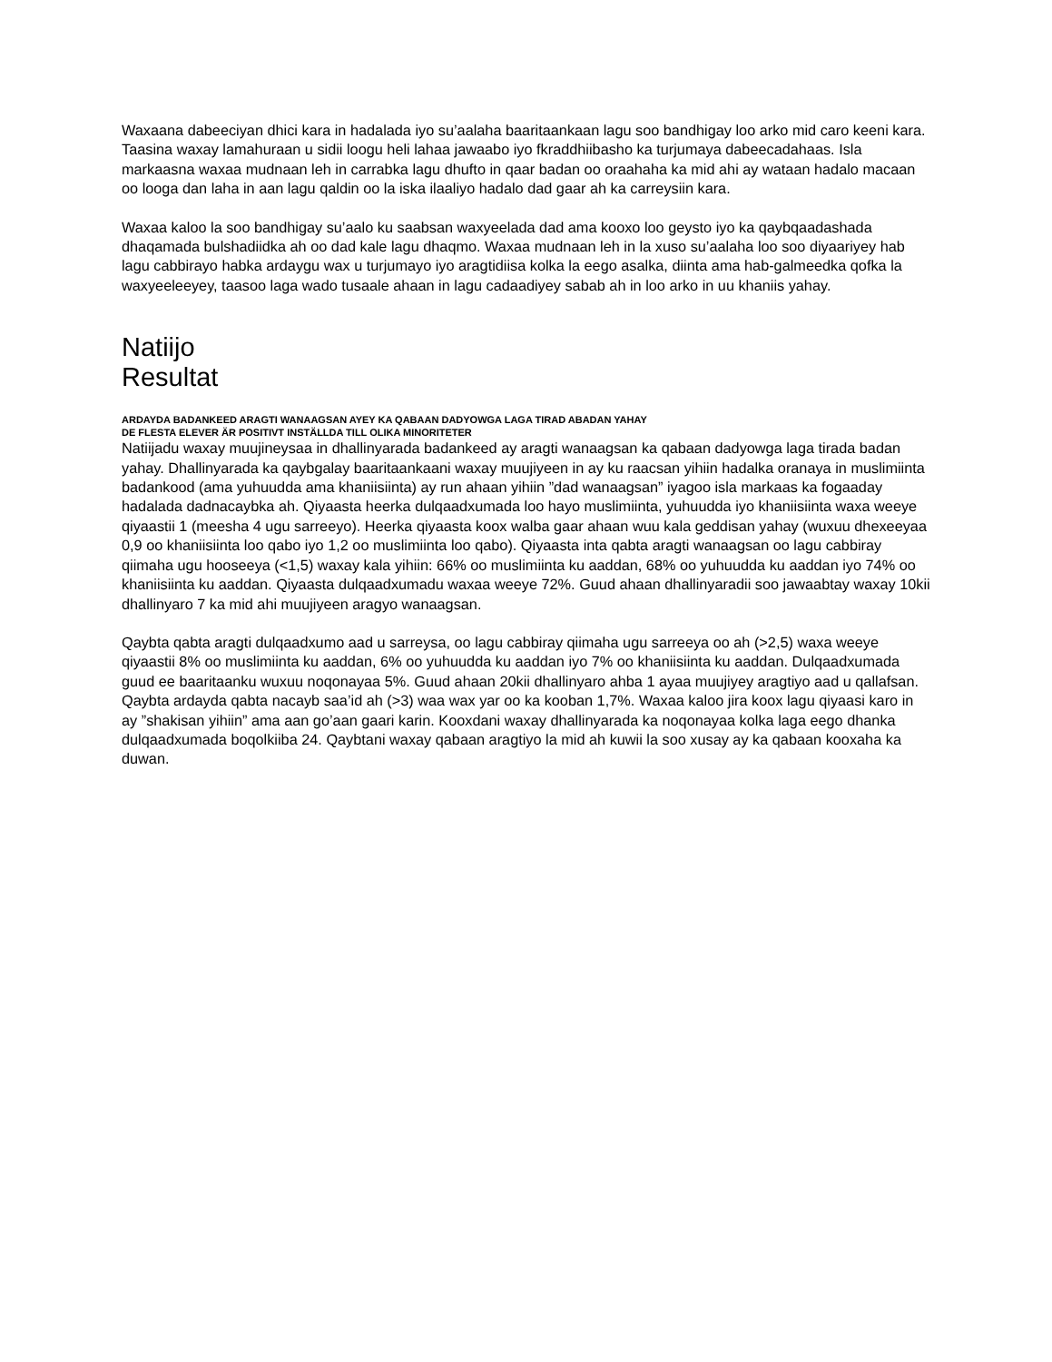Waxaana dabeeciyan dhici kara in hadalada iyo su’aalaha baaritaankaan lagu soo bandhigay loo arko mid caro keeni kara. Taasina waxay lamahuraan u sidii loogu heli lahaa jawaabo iyo fkraddhiibasho ka turjumaya dabeecadahaas. Isla markaasna waxaa mudnaan leh in carrabka lagu dhufto in qaar badan oo oraahaha ka mid ahi ay wataan hadalo macaan oo looga dan laha in aan lagu qaldin oo la iska ilaaliyo hadalo dad gaar ah ka carreysiin kara.
Waxaa kaloo la soo bandhigay su’aalo ku saabsan waxyeelada dad ama kooxo loo geysto iyo ka qaybqaadashada dhaqamada bulshadiidka ah oo dad kale lagu dhaqmo. Waxaa mudnaan leh in la xuso su’aalaha loo soo diyaariyey hab lagu cabbirayo habka ardaygu wax u turjumayo iyo aragtidiisa kolka la eego asalka, diinta ama hab-galmeedka qofka la waxyeeleeyey, taasoo laga wado tusaale ahaan in lagu cadaadiyey sabab ah in loo arko in uu khaniis yahay.
Natiijo
Resultat
ARDAYDA BADANKEED ARAGTI WANAAGSAN AYEY KA QABAAN DADYOWGA LAGA TIRAD ABADAN YAHAY
DE FLESTA ELEVER ÄR POSITIVT INSTÄLLDA TILL OLIKA MINORITETER
Natiijadu waxay muujineysaa in dhallinyarada badankeed ay aragti wanaagsan ka qabaan dadyowga laga tirada badan yahay. Dhallinyarada ka qaybgalay baaritaankaani waxay muujiyeen in ay ku raacsan yihiin hadalka oranaya in muslimiinta badankood (ama yuhuudda ama khaniisiinta) ay run ahaan yihiin ”dad wanaagsan” iyagoo isla markaas ka fogaaday hadalada dadnacaybka ah. Qiyaasta heerka dulqaadxumada loo hayo muslimiinta, yuhuudda iyo khaniisiinta waxa weeye qiyaastii 1 (meesha 4 ugu sarreeyo). Heerka qiyaasta koox walba gaar ahaan wuu kala geddisan yahay (wuxuu dhexeeyaa 0,9 oo khaniisiinta loo qabo iyo 1,2 oo muslimiinta loo qabo). Qiyaasta inta qabta aragti wanaagsan oo lagu cabbiray qiimaha ugu hooseeya (<1,5) waxay kala yihiin: 66% oo muslimiinta ku aaddan, 68% oo yuhuudda ku aaddan iyo 74% oo khaniisiinta ku aaddan. Qiyaasta dulqaadxumadu waxaa weeye 72%. Guud ahaan dhallinyaradii soo jawaabtay waxay 10kii dhallinyaro 7 ka mid ahi muujiyeen aragyo wanaagsan.
Qaybta qabta aragti dulqaadxumo aad u sarreysa, oo lagu cabbiray qiimaha ugu sarreeya oo ah (>2,5) waxa weeye qiyaastii 8% oo muslimiinta ku aaddan, 6% oo yuhuudda ku aaddan iyo 7% oo khaniisiinta ku aaddan. Dulqaadxumada guud ee baaritaanku wuxuu noqonayaa 5%. Guud ahaan 20kii dhallinyaro ahba 1 ayaa muujiyey aragtiyo aad u qallafsan. Qaybta ardayda qabta nacayb saa’id ah (>3) waa wax yar oo ka kooban 1,7%. Waxaa kaloo jira koox lagu qiyaasi karo in ay ”shakisan yihiin” ama aan go’aan gaari karin. Kooxdani waxay dhallinyarada ka noqonayaa kolka laga eego dhanka dulqaadxumada boqolkiiba 24. Qaybtani waxay qabaan aragtiyo la mid ah kuwii la soo xusay ay ka qabaan kooxaha ka duwan.